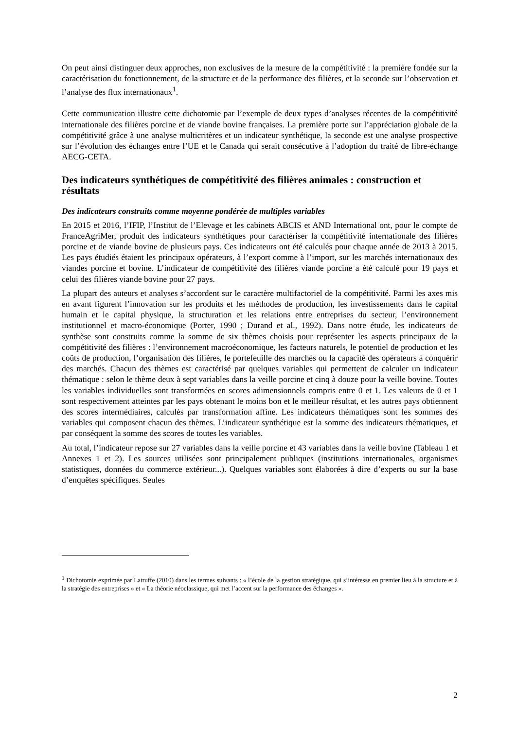On peut ainsi distinguer deux approches, non exclusives de la mesure de la compétitivité : la première fondée sur la caractérisation du fonctionnement, de la structure et de la performance des filières, et la seconde sur l’observation et l’analyse des flux internationaux<sup>1</sup>.
Cette communication illustre cette dichotomie par l’exemple de deux types d’analyses récentes de la compétitivité internationale des filières porcine et de viande bovine françaises. La première porte sur l’appréciation globale de la compétitivité grâce à une analyse multicritères et un indicateur synthétique, la seconde est une analyse prospective sur l’évolution des échanges entre l’UE et le Canada qui serait consécutive à l’adoption du traité de libre-échange AECG-CETA.
Des indicateurs synthétiques de compétitivité des filières animales : construction et résultats
Des indicateurs construits comme moyenne pondérée de multiples variables
En 2015 et 2016, l’IFIP, l’Institut de l’Elevage et les cabinets ABCIS et AND International ont, pour le compte de FranceAgriMer, produit des indicateurs synthétiques pour caractériser la compétitivité internationale des filières porcine et de viande bovine de plusieurs pays. Ces indicateurs ont été calculés pour chaque année de 2013 à 2015. Les pays étudiés étaient les principaux opérateurs, à l’export comme à l’import, sur les marchés internationaux des viandes porcine et bovine. L’indicateur de compétitivité des filières viande porcine a été calculé pour 19 pays et celui des filières viande bovine pour 27 pays.
La plupart des auteurs et analyses s’accordent sur le caractère multifactoriel de la compétitivité. Parmi les axes mis en avant figurent l’innovation sur les produits et les méthodes de production, les investissements dans le capital humain et le capital physique, la structuration et les relations entre entreprises du secteur, l’environnement institutionnel et macro-économique (Porter, 1990 ; Durand et al., 1992). Dans notre étude, les indicateurs de synthèse sont construits comme la somme de six thèmes choisis pour représenter les aspects principaux de la compétitivité des filières : l’environnement macroéconomique, les facteurs naturels, le potentiel de production et les coûts de production, l’organisation des filières, le portefeuille des marchés ou la capacité des opérateurs à conquérir des marchés. Chacun des thèmes est caractérisé par quelques variables qui permettent de calculer un indicateur thématique : selon le thème deux à sept variables dans la veille porcine et cinq à douze pour la veille bovine. Toutes les variables individuelles sont transformées en scores adimensionnels compris entre 0 et 1. Les valeurs de 0 et 1 sont respectivement atteintes par les pays obtenant le moins bon et le meilleur résultat, et les autres pays obtiennent des scores intermédiaires, calculés par transformation affine. Les indicateurs thématiques sont les sommes des variables qui composent chacun des thèmes. L’indicateur synthétique est la somme des indicateurs thématiques, et par conséquent la somme des scores de toutes les variables.
Au total, l’indicateur repose sur 27 variables dans la veille porcine et 43 variables dans la veille bovine (Tableau 1 et Annexes 1 et 2). Les sources utilisées sont principalement publiques (institutions internationales, organismes statistiques, données du commerce extérieur...). Quelques variables sont élaborées à dire d’experts ou sur la base d’enquêtes spécifiques. Seules
<sup>1</sup> Dichotomie exprimée par Latruffe (2010) dans les termes suivants : « l’école de la gestion stratégique, qui s’intéresse en premier lieu à la structure et à la stratégie des entreprises » et « La théorie néoclassique, qui met l’accent sur la performance des échanges ».
2